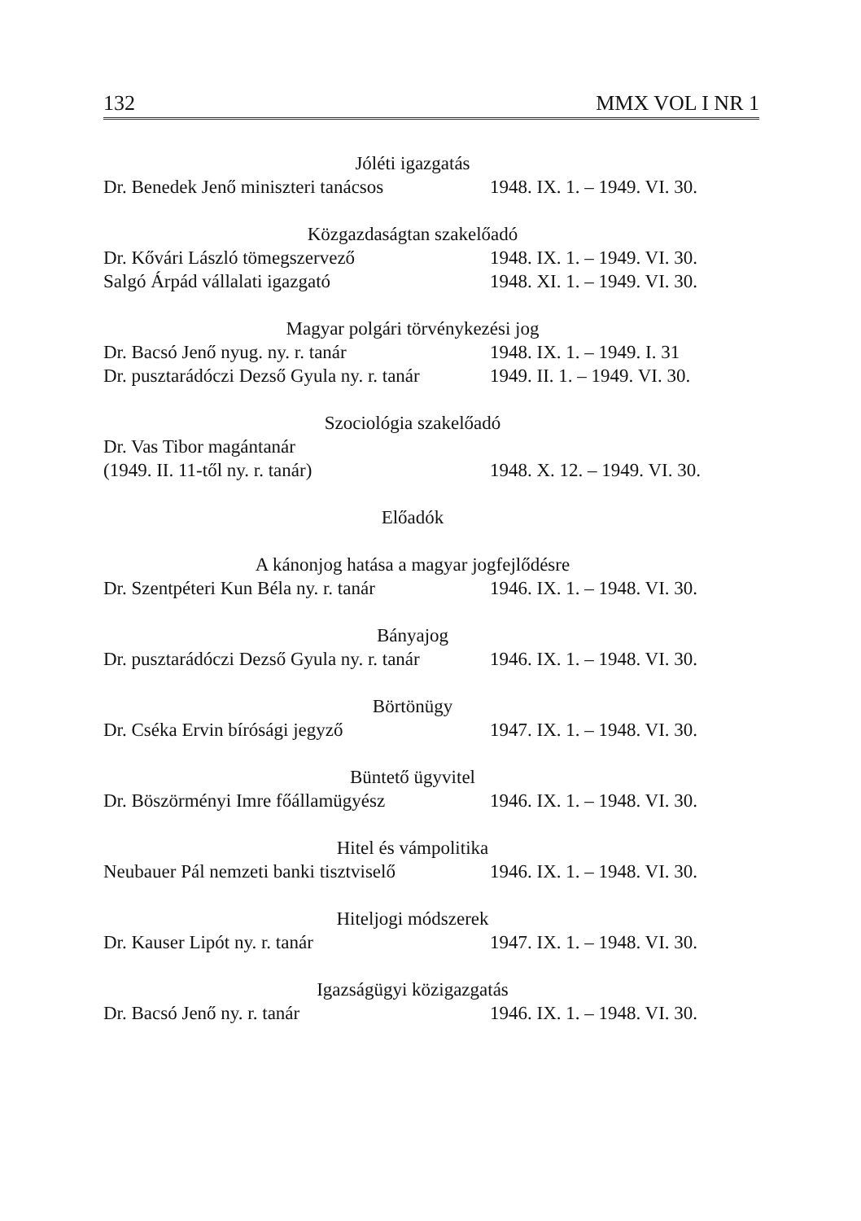132 MMX VOL I NR 1
Jóléti igazgatás
Dr. Benedek Jenő miniszteri tanácsos 1948. IX. 1. – 1949. VI. 30.
Közgazdaságtan szakelőadó
Dr. Kővári László tömegszervező 1948. IX. 1. – 1949. VI. 30.
Salgó Árpád vállalati igazgató 1948. XI. 1. – 1949. VI. 30.
Magyar polgári törvénykezési jog
Dr. Bacsó Jenő nyug. ny. r. tanár 1948. IX. 1. – 1949. I. 31
Dr. pusztarádóczi Dezső Gyula ny. r. tanár 1949. II. 1. – 1949. VI. 30.
Szociológia szakelőadó
Dr. Vas Tibor magántanár
(1949. II. 11-től ny. r. tanár) 1948. X. 12. – 1949. VI. 30.
Előadók
A kánonjog hatása a magyar jogfejlődésre
Dr. Szentpéteri Kun Béla ny. r. tanár 1946. IX. 1. – 1948. VI. 30.
Bányajog
Dr. pusztarádóczi Dezső Gyula ny. r. tanár 1946. IX. 1. – 1948. VI. 30.
Börtönügy
Dr. Cséka Ervin bírósági jegyző 1947. IX. 1. – 1948. VI. 30.
Büntető ügyvitel
Dr. Böszörményi Imre főállamügyész 1946. IX. 1. – 1948. VI. 30.
Hitel és vámpolitika
Neubauer Pál nemzeti banki tisztviselő 1946. IX. 1. – 1948. VI. 30.
Hiteljogi módszerek
Dr. Kauser Lipót ny. r. tanár 1947. IX. 1. – 1948. VI. 30.
Igazságügyi közigazgatás
Dr. Bacsó Jenő ny. r. tanár 1946. IX. 1. – 1948. VI. 30.